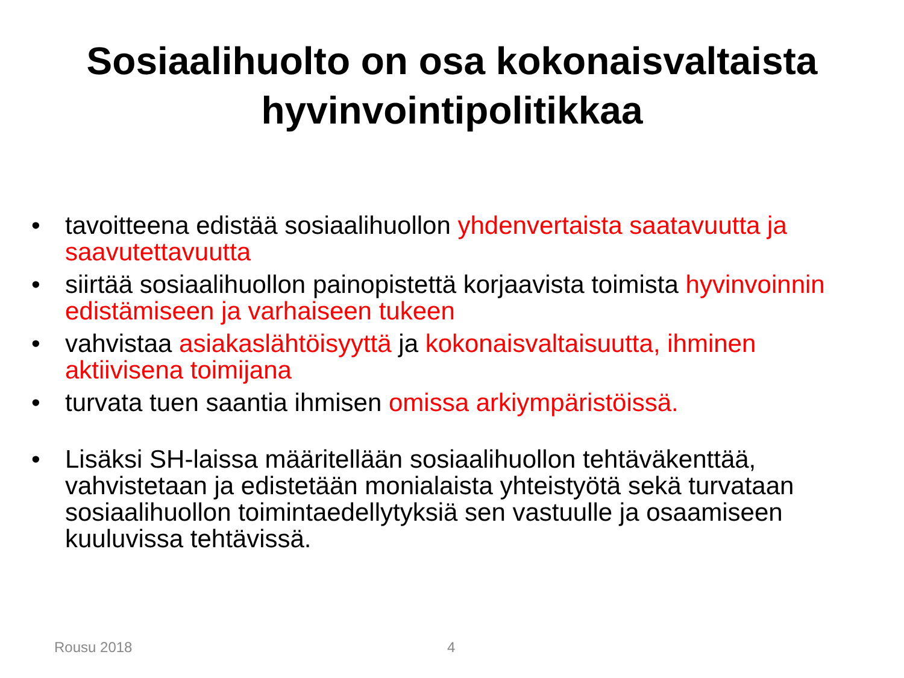Sosiaalihuolto on osa kokonaisvaltaista
hyvinvointipolitikkaa
• tavoitteena edistää sosiaalihuollon yhdenvertaista saatavuutta ja saavutettavuutta
• siirtää sosiaalihuollon painopistettä korjaavista toimista hyvinvoinnin edistämiseen ja varhaiseen tukeen
• vahvistaa asiakaslähtöisyyttä ja kokonaisvaltaisuutta, ihminen aktiivisena toimijana
• turvata tuen saantia ihmisen omissa arkiympäristöissä.
• Lisäksi SH-laissa määritellään sosiaalihuollon tehtäväkenttää, vahvistetaan ja edistetään monialaista yhteistyötä sekä turvataan sosiaalihuollon toimintaedellytyksiä sen vastuulle ja osaamiseen kuuluvissa tehtävissä.
Rousu 2018 4